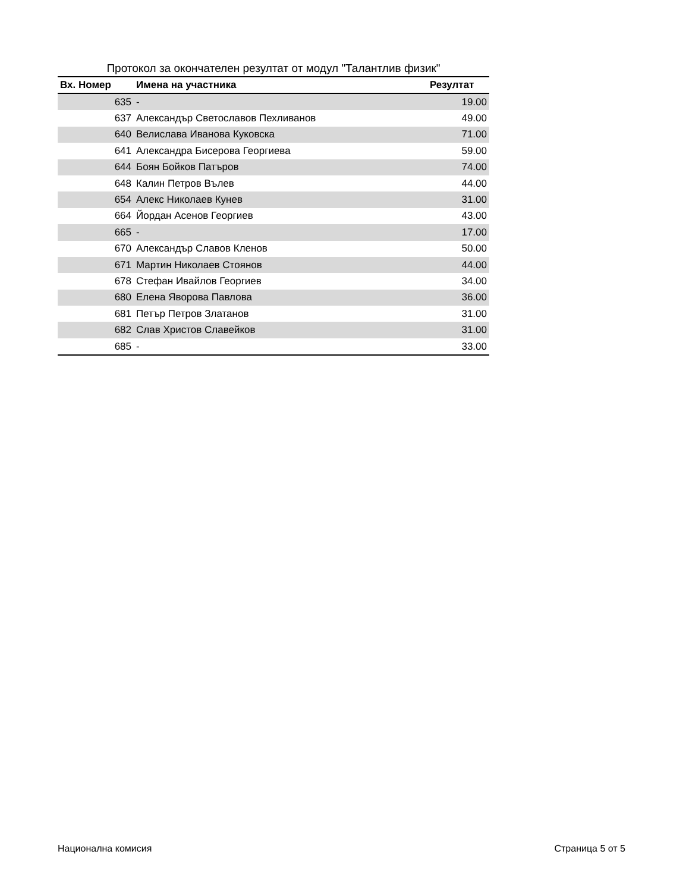Протокол за окончателен резултат от модул "Талантлив физик"
| Вх. Номер | Имена на участника | Резултат |
| --- | --- | --- |
| 635 | - | 19.00 |
| 637 | Александър Светославов Пехливанов | 49.00 |
| 640 | Велислава Иванова Куковска | 71.00 |
| 641 | Александра Бисерова Георгиева | 59.00 |
| 644 | Боян Бойков Патъров | 74.00 |
| 648 | Калин Петров Вълев | 44.00 |
| 654 | Алекс Николаев Кунев | 31.00 |
| 664 | Йордан Асенов Георгиев | 43.00 |
| 665 | - | 17.00 |
| 670 | Александър Славов Кленов | 50.00 |
| 671 | Мартин Николаев Стоянов | 44.00 |
| 678 | Стефан Ивайлов Георгиев | 34.00 |
| 680 | Елена Яворова Павлова | 36.00 |
| 681 | Петър Петров Златанов | 31.00 |
| 682 | Слав Христов Славейков | 31.00 |
| 685 | - | 33.00 |
Национална комисия Страница 5 от 5